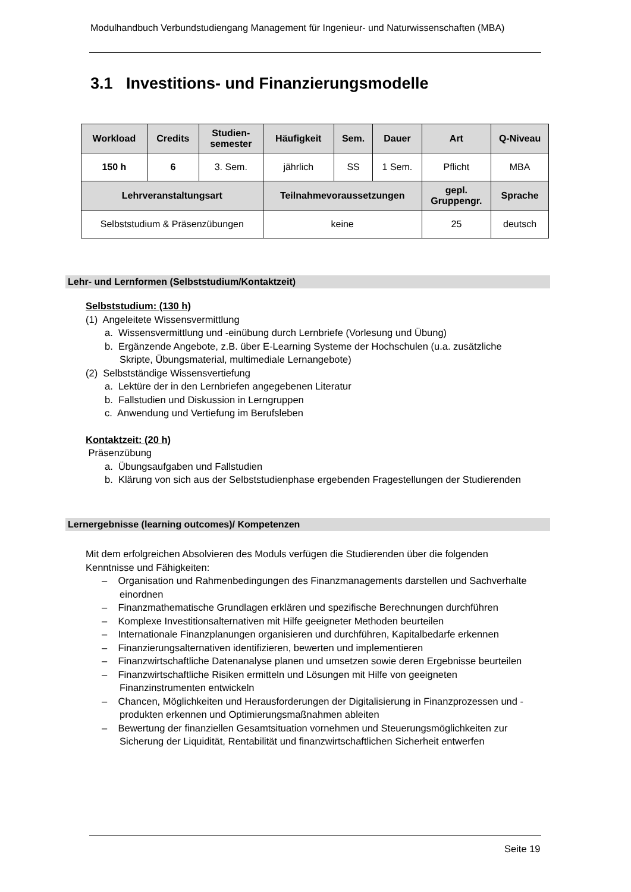Modulhandbuch Verbundstudiengang Management für Ingenieur- und Naturwissenschaften (MBA)
3.1 Investitions- und Finanzierungsmodelle
| Workload | Credits | Studien- semester | Häufigkeit | Sem. | Dauer | Art | Q-Niveau |
| --- | --- | --- | --- | --- | --- | --- | --- |
| 150 h | 6 | 3. Sem. | jährlich | SS | 1 Sem. | Pflicht | MBA |
| Lehrveranstaltungsart | | | Teilnahmevoraussetzungen | | | gepl. Gruppengr. | Sprache |
| Selbststudium & Präsenzübungen | | | keine | | | 25 | deutsch |
Lehr- und Lernformen (Selbststudium/Kontaktzeit)
Selbststudium: (130 h)
(1) Angeleitete Wissensvermittlung
a. Wissensvermittlung und -einübung durch Lernbriefe (Vorlesung und Übung)
b. Ergänzende Angebote, z.B. über E-Learning Systeme der Hochschulen (u.a. zusätzliche Skripte, Übungsmaterial, multimediale Lernangebote)
(2) Selbstständige Wissensvertiefung
a. Lektüre der in den Lernbriefen angegebenen Literatur
b. Fallstudien und Diskussion in Lerngruppen
c. Anwendung und Vertiefung im Berufsleben
Kontaktzeit: (20 h)
Präsenzübung
a. Übungsaufgaben und Fallstudien
b. Klärung von sich aus der Selbststudienphase ergebenden Fragestellungen der Studierenden
Lernergebnisse (learning outcomes)/ Kompetenzen
Mit dem erfolgreichen Absolvieren des Moduls verfügen die Studierenden über die folgenden Kenntnisse und Fähigkeiten:
– Organisation und Rahmenbedingungen des Finanzmanagements darstellen und Sachverhalte einordnen
– Finanzmathematische Grundlagen erklären und spezifische Berechnungen durchführen
– Komplexe Investitionsalternativen mit Hilfe geeigneter Methoden beurteilen
– Internationale Finanzplanungen organisieren und durchführen, Kapitalbedarfe erkennen
– Finanzierungsalternativen identifizieren, bewerten und implementieren
– Finanzwirtschaftliche Datenanalyse planen und umsetzen sowie deren Ergebnisse beurteilen
– Finanzwirtschaftliche Risiken ermitteln und Lösungen mit Hilfe von geeigneten Finanzinstrumenten entwickeln
– Chancen, Möglichkeiten und Herausforderungen der Digitalisierung in Finanzprozessen und -produkten erkennen und Optimierungsmaßnahmen ableiten
– Bewertung der finanziellen Gesamtsituation vornehmen und Steuerungsmöglichkeiten zur Sicherung der Liquidität, Rentabilität und finanzwirtschaftlichen Sicherheit entwerfen
Seite 19